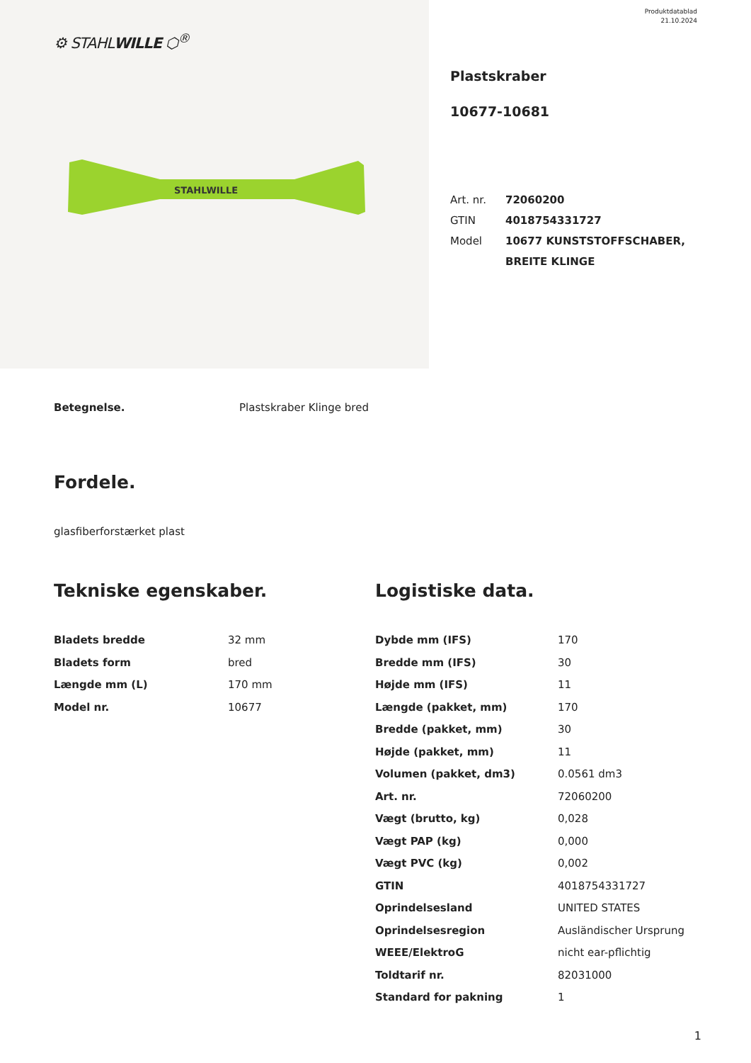⚙ STAHLWILLE ⬡<sup>®</sup>
STAHLWILLE
Produktdatablad
21.10.2024
Plastskraber
10677-10681
| Art. nr. | 72060200 |
| GTIN | 4018754331727 |
| Model | 10677 KUNSTSTOFFSCHABER, BREITE KLINGE |
Betegnelse. Plastskraber Klinge bred
Fordele.
glasfiberforstærket plast
Tekniske egenskaber.
| Bladets bredde | 32 mm |
| Bladets form | bred |
| Længde mm (L) | 170 mm |
| Model nr. | 10677 |
Logistiske data.
| Dybde mm (IFS) | 170 |
| Bredde mm (IFS) | 30 |
| Højde mm (IFS) | 11 |
| Længde (pakket, mm) | 170 |
| Bredde (pakket, mm) | 30 |
| Højde (pakket, mm) | 11 |
| Volumen (pakket, dm3) | 0.0561 dm3 |
| Art. nr. | 72060200 |
| Vægt (brutto, kg) | 0,028 |
| Vægt PAP (kg) | 0,000 |
| Vægt PVC (kg) | 0,002 |
| GTIN | 4018754331727 |
| Oprindelsesland | UNITED STATES |
| Oprindelsesregion | Ausländischer Ursprung |
| WEEE/ElektroG | nicht ear-pflichtig |
| Toldtarif nr. | 82031000 |
| Standard for pakning | 1 |
1